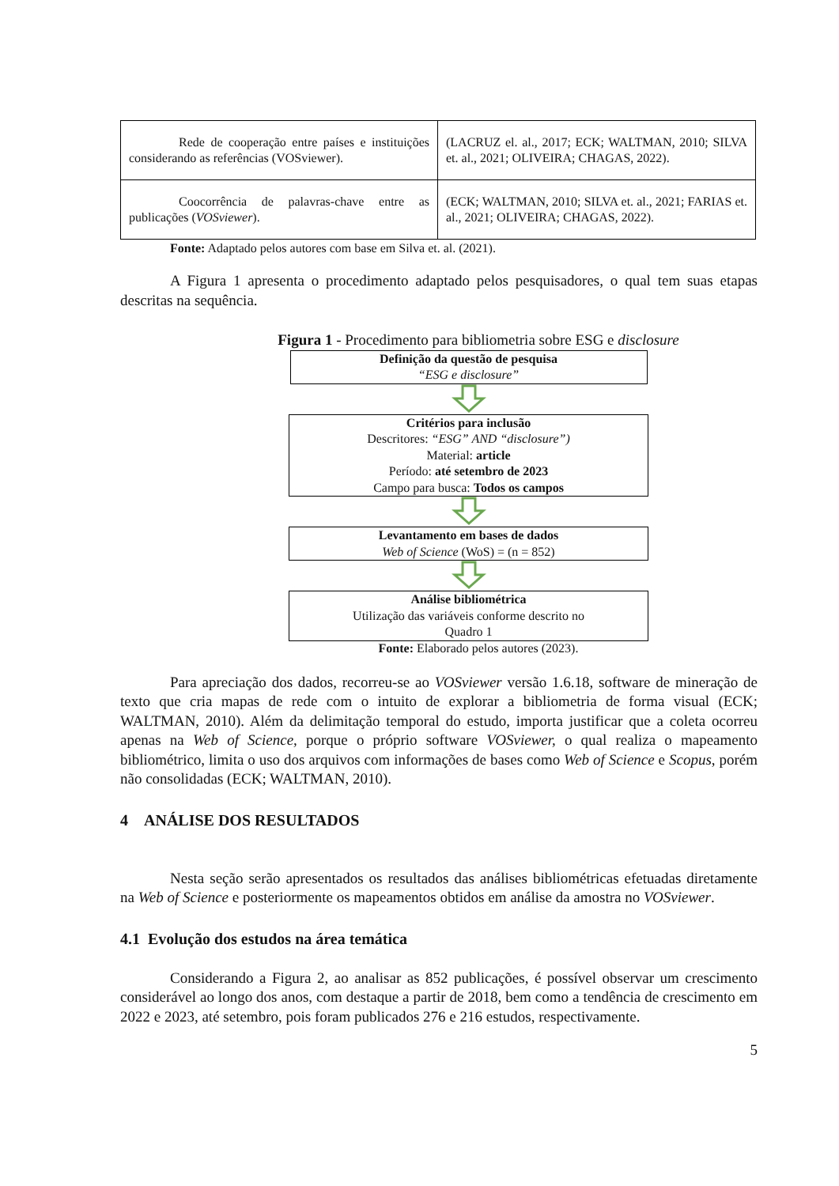| Rede de cooperação entre países e instituições considerando as referências (VOSviewer). | (LACRUZ el. al., 2017; ECK; WALTMAN, 2010; SILVA et. al., 2021; OLIVEIRA; CHAGAS, 2022). |
| Coocorrência de palavras-chave entre as publicações ( VOSviewer ). | (ECK; WALTMAN, 2010; SILVA et. al., 2021; FARIAS et. al., 2021; OLIVEIRA; CHAGAS, 2022). |
Fonte: Adaptado pelos autores com base em Silva et. al. (2021).
A Figura 1 apresenta o procedimento adaptado pelos pesquisadores, o qual tem suas etapas descritas na sequência.
Figura 1 - Procedimento para bibliometria sobre ESG e disclosure
Definição da questão de pesquisa
“ESG e disclosure”
Critérios para inclusão
Descritores: “ESG” AND “disclosure”)
Material: article
Período: até setembro de 2023
Campo para busca: Todos os campos
Levantamento em bases de dados
Web of Science (WoS) = (n = 852)
Análise bibliométrica
Utilização das variáveis conforme descrito no
Quadro 1
Fonte: Elaborado pelos autores (2023).
Para apreciação dos dados, recorreu-se ao VOSviewer versão 1.6.18, software de mineração de texto que cria mapas de rede com o intuito de explorar a bibliometria de forma visual (ECK; WALTMAN, 2010). Além da delimitação temporal do estudo, importa justificar que a coleta ocorreu apenas na Web of Science, porque o próprio software VOSviewer, o qual realiza o mapeamento bibliométrico, limita o uso dos arquivos com informações de bases como Web of Science e Scopus, porém não consolidadas (ECK; WALTMAN, 2010).
4 ANÁLISE DOS RESULTADOS
Nesta seção serão apresentados os resultados das análises bibliométricas efetuadas diretamente na Web of Science e posteriormente os mapeamentos obtidos em análise da amostra no VOSviewer.
4.1 Evolução dos estudos na área temática
Considerando a Figura 2, ao analisar as 852 publicações, é possível observar um crescimento considerável ao longo dos anos, com destaque a partir de 2018, bem como a tendência de crescimento em 2022 e 2023, até setembro, pois foram publicados 276 e 216 estudos, respectivamente.
5